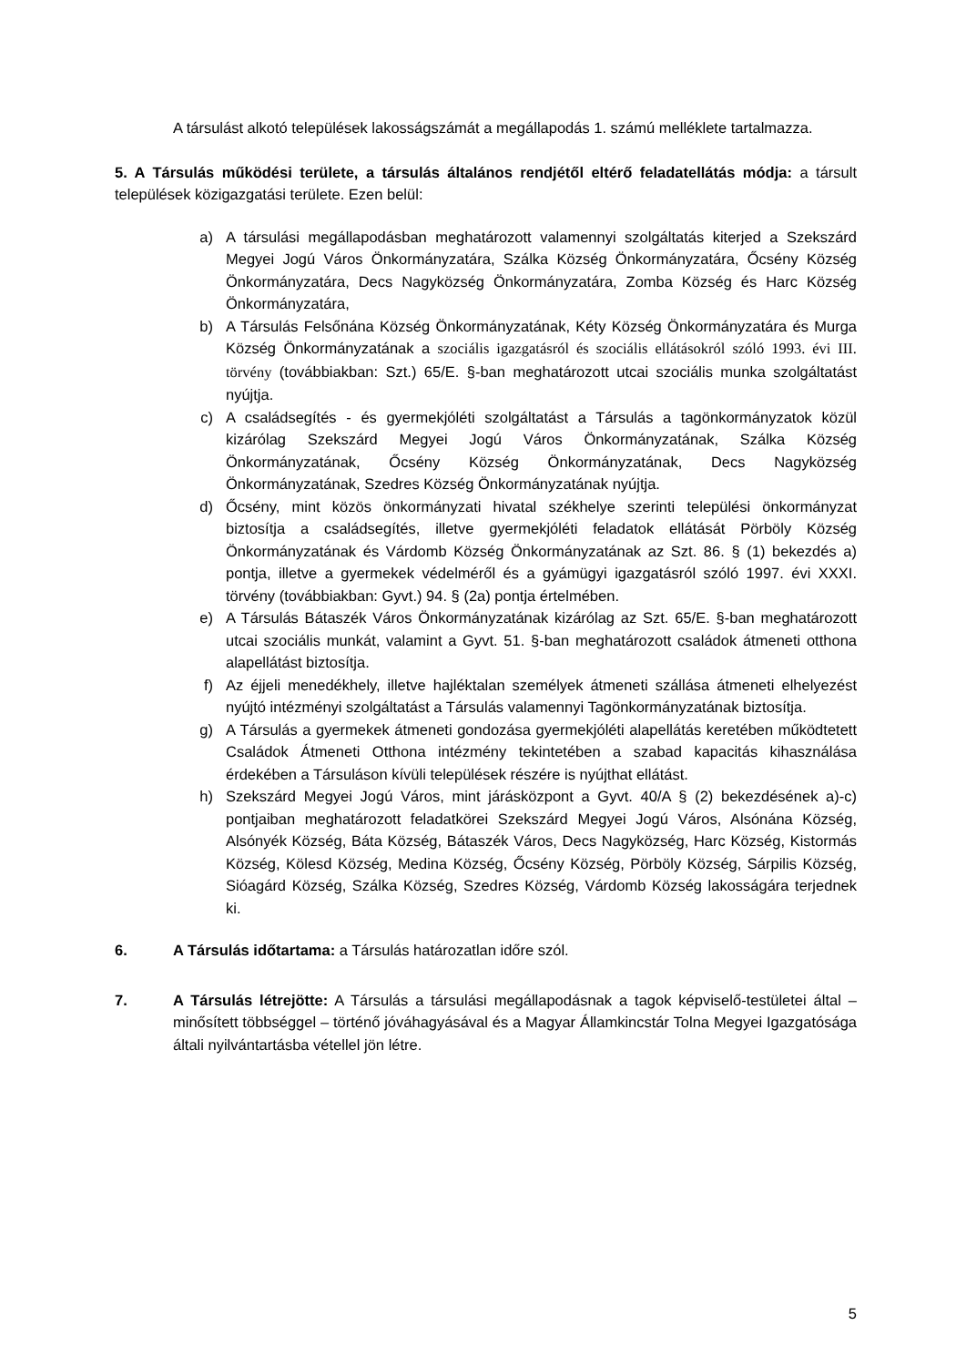A társulást alkotó települések lakosságszámát a megállapodás 1. számú melléklete tartalmazza.
5. A Társulás működési területe, a társulás általános rendjétől eltérő feladatellátás módja: a társult települések közigazgatási területe. Ezen belül:
a) A társulási megállapodásban meghatározott valamennyi szolgáltatás kiterjed a Szekszárd Megyei Jogú Város Önkormányzatára, Szálka Község Önkormányzatára, Őcsény Község Önkormányzatára, Decs Nagyközség Önkormányzatára, Zomba Község és Harc Község Önkormányzatára,
b) A Társulás Felsőnána Község Önkormányzatának, Kéty Község Önkormányzatára és Murga Község Önkormányzatának a szociális igazgatásról és szociális ellátásokról szóló 1993. évi III. törvény (továbbiakban: Szt.) 65/E. §-ban meghatározott utcai szociális munka szolgáltatást nyújtja.
c) A családsegítés - és gyermekjóléti szolgáltatást a Társulás a tagönkormányzatok közül kizárólag Szekszárd Megyei Jogú Város Önkormányzatának, Szálka Község Önkormányzatának, Őcsény Község Önkormányzatának, Decs Nagyközség Önkormányzatának, Szedres Község Önkormányzatának nyújtja.
d) Őcsény, mint közös önkormányzati hivatal székhelye szerinti települési önkormányzat biztosítja a családsegítés, illetve gyermekjóléti feladatok ellátását Pörböly Község Önkormányzatának és Várdomb Község Önkormányzatának az Szt. 86. § (1) bekezdés a) pontja, illetve a gyermekek védelméről és a gyámügyi igazgatásról szóló 1997. évi XXXI. törvény (továbbiakban: Gyvt.) 94. § (2a) pontja értelmében.
e) A Társulás Bátaszék Város Önkormányzatának kizárólag az Szt. 65/E. §-ban meghatározott utcai szociális munkát, valamint a Gyvt. 51. §-ban meghatározott családok átmeneti otthona alapellátást biztosítja.
f) Az éjjeli menedékhely, illetve hajléktalan személyek átmeneti szállása átmeneti elhelyezést nyújtó intézményi szolgáltatást a Társulás valamennyi Tagönkormányzatának biztosítja.
g) A Társulás a gyermekek átmeneti gondozása gyermekjóléti alapellátás keretében működtetett Családok Átmeneti Otthona intézmény tekintetében a szabad kapacitás kihasználása érdekében a Társuláson kívüli települések részére is nyújthat ellátást.
h) Szekszárd Megyei Jogú Város, mint járásközpont a Gyvt. 40/A § (2) bekezdésének a)-c) pontjaiban meghatározott feladatkörei Szekszárd Megyei Jogú Város, Alsónána Község, Alsónyék Község, Báta Község, Bátaszék Város, Decs Nagyközség, Harc Község, Kistormás Község, Kölesd Község, Medina Község, Őcsény Község, Pörböly Község, Sárpilis Község, Sióagárd Község, Szálka Község, Szedres Község, Várdomb Község lakosságára terjednek ki.
6. A Társulás időtartama: a Társulás határozatlan időre szól.
7. A Társulás létrejötte: A Társulás a társulási megállapodásnak a tagok képviselő-testületei által – minősített többséggel – történő jóváhagyásával és a Magyar Államkincstár Tolna Megyei Igazgatósága általi nyilvántartásba vétellel jön létre.
5